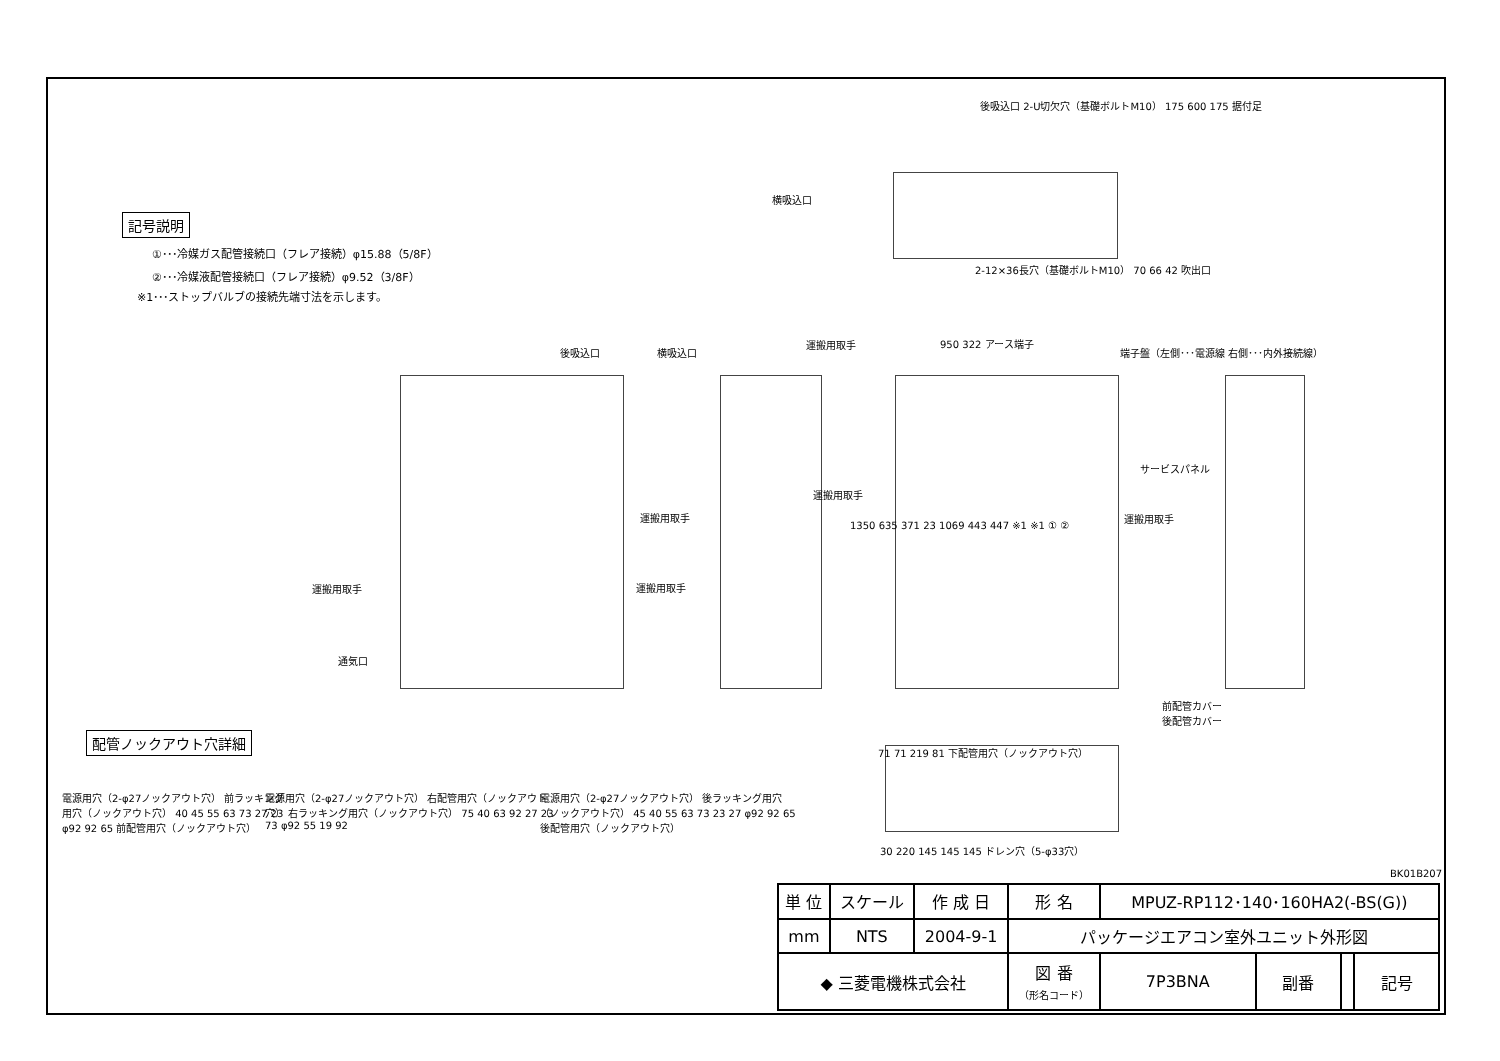記号説明
①･･･冷媒ガス配管接続口（フレア接続）φ15.88（5/8F）
②･･･冷媒液配管接続口（フレア接続）φ9.52（3/8F）
※1･･･ストップバルブの接続先端寸法を示します。
後吸込口 2-U切欠穴（基礎ボルトM10） 175 600 175 据付足
横吸込口
2-12×36長穴（基礎ボルトM10） 70 66 42 吹出口
後吸込口 横吸込口
運搬用取手 950 322 アース端子
端子盤（左側･･･電源線 右側･･･内外接続線）
サービスパネル
運搬用取手
運搬用取手
運搬用取手
運搬用取手
運搬用取手
通気口
1350 635 371 23 1069 443 447 ※1 ※1 ① ②
前配管カバー
後配管カバー
71 71 219 81 下配管用穴（ノックアウト穴）
30 220 145 145 145 ドレン穴（5-φ33穴）
BK01B207
配管ノックアウト穴詳細
電源用穴（2-φ27ノックアウト穴） 前ラッキング用穴（ノックアウト穴） 40 45 55 63 73 27 23 φ92 92 65 前配管用穴（ノックアウト穴）
電源用穴（2-φ27ノックアウト穴） 右配管用穴（ノックアウト穴） 右ラッキング用穴（ノックアウト穴） 75 40 63 92 27 23 73 φ92 55 19 92
電源用穴（2-φ27ノックアウト穴） 後ラッキング用穴（ノックアウト穴） 45 40 55 63 73 23 27 φ92 92 65 後配管用穴（ノックアウト穴）
| 単 位 | スケール | 作 成 日 | 形 名 | MPUZ-RP112･140･160HA2(-BS(G)) | | | |
| mm | NTS | 2004-9-1 | パッケージエアコン室外ユニット外形図 | | | | |
| ◆ 三菱電機株式会社 | | | 図 番 （形名コード） | 7P3BNA | 副番 | | 記号 |